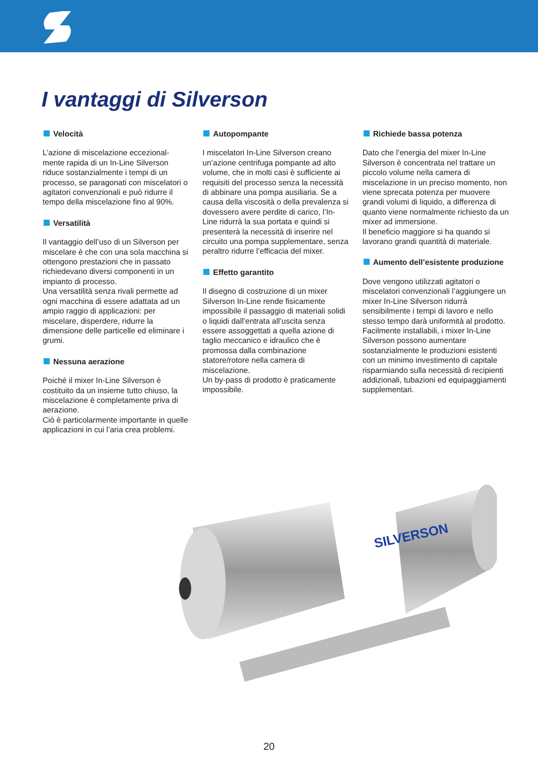I vantaggi di Silverson
Velocità
L’azione di miscelazione eccezional-mente rapida di un In-Line Silverson riduce sostanzialmente i tempi di un processo, se paragonati con miscelatori o agitatori convenzionali e può ridurre il tempo della miscelazione fino al 90%.
Versatilità
Il vantaggio dell’uso di un Silverson per miscelare è che con una sola macchina si ottengono prestazioni che in passato richiedevano diversi componenti in un impianto di processo.
Una versatilità senza rivali permette ad ogni macchina di essere adattata ad un ampio raggio di applicazioni: per miscelare, disperdere, ridurre la dimensione delle particelle ed eliminare i grumi.
Nessuna aerazione
Poiché il mixer In-Line Silverson è costituito da un insieme tutto chiuso, la miscelazione è completamente priva di aerazione.
Ciò è particolarmente importante in quelle applicazioni in cui l’aria crea problemi.
Autopompante
I miscelatori In-Line Silverson creano un’azione centrifuga pompante ad alto volume, che in molti casi è sufficiente ai requisiti del processo senza la necessità di abbinare una pompa ausiliaria. Se a causa della viscosità o della prevalenza si dovessero avere perdite di carico, l’In-Line ridurrà la sua portata e quindi si presenterà la necessità di inserire nel circuito una pompa supplementare, senza peraltro ridurre l’efficacia del mixer.
Effetto garantito
Il disegno di costruzione di un mixer Silverson In-Line rende fisicamente impossibile il passaggio di materiali solidi o liquidi dall’entrata all’uscita senza essere assoggettati a quella azione di taglio meccanico e idraulico che è promossa dalla combinazione statore/rotore nella camera di miscelazione.
Un by-pass di prodotto è praticamente impossibile.
Richiede bassa potenza
Dato che l’energia del mixer In-Line Silverson è concentrata nel trattare un piccolo volume nella camera di miscelazione in un preciso momento, non viene sprecata potenza per muovere grandi volumi di liquido, a differenza di quanto viene normalmente richiesto da un mixer ad immersione.
Il beneficio maggiore si ha quando si lavorano grandi quantità di materiale.
Aumento dell’esistente produzione
Dove vengono utilizzati agitatori o miscelatori convenzionali l’aggiungere un mixer In-Line Silverson ridurrà sensibilmente i tempi di lavoro e nello stesso tempo darà uniformità al prodotto.
Facilmente installabili, i mixer In-Line Silverson possono aumentare sostanzialmente le produzioni esistenti con un minimo investimento di capitale risparmiando sulla necessità di recipienti addizionali, tubazioni ed equipaggiamenti supplementari.
SILVERSON
20